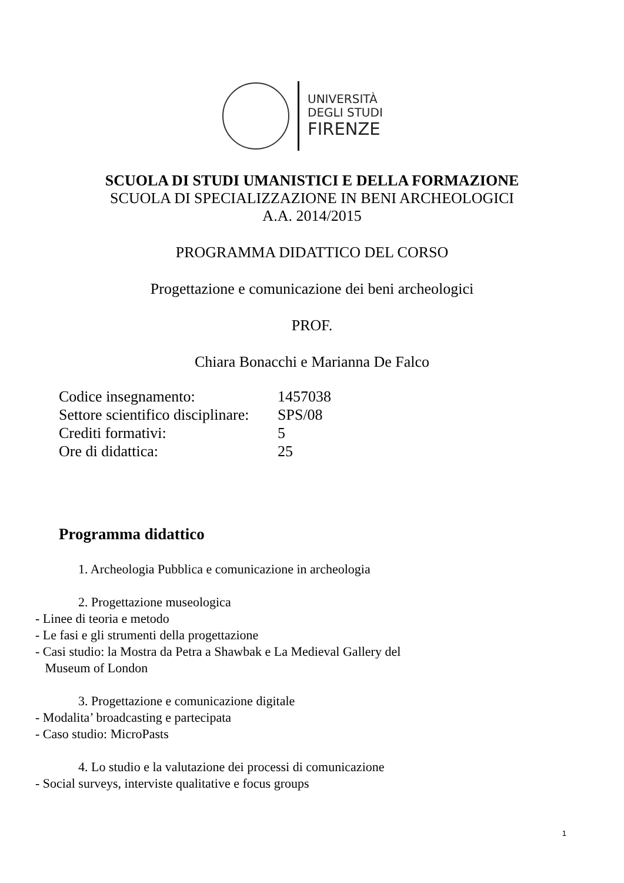UNIVERSITÀ
DEGLI STUDI
FIRENZE
SCUOLA DI STUDI UMANISTICI E DELLA FORMAZIONE
SCUOLA DI SPECIALIZZAZIONE IN BENI ARCHEOLOGICI
A.A. 2014/2015
PROGRAMMA DIDATTICO DEL CORSO
Progettazione e comunicazione dei beni archeologici
PROF.
Chiara Bonacchi e Marianna De Falco
| Codice insegnamento: | 1457038 |
| Settore scientifico disciplinare: | SPS/08 |
| Crediti formativi: | 5 |
| Ore di didattica: | 25 |
Programma didattico
1. Archeologia Pubblica e comunicazione in archeologia
2. Progettazione museologica
- Linee di teoria e metodo
- Le fasi e gli strumenti della progettazione
- Casi studio: la Mostra da Petra a Shawbak e La Medieval Gallery del
Museum of London
3. Progettazione e comunicazione digitale
- Modalita’ broadcasting e partecipata
- Caso studio: MicroPasts
4. Lo studio e la valutazione dei processi di comunicazione
- Social surveys, interviste qualitative e focus groups
1